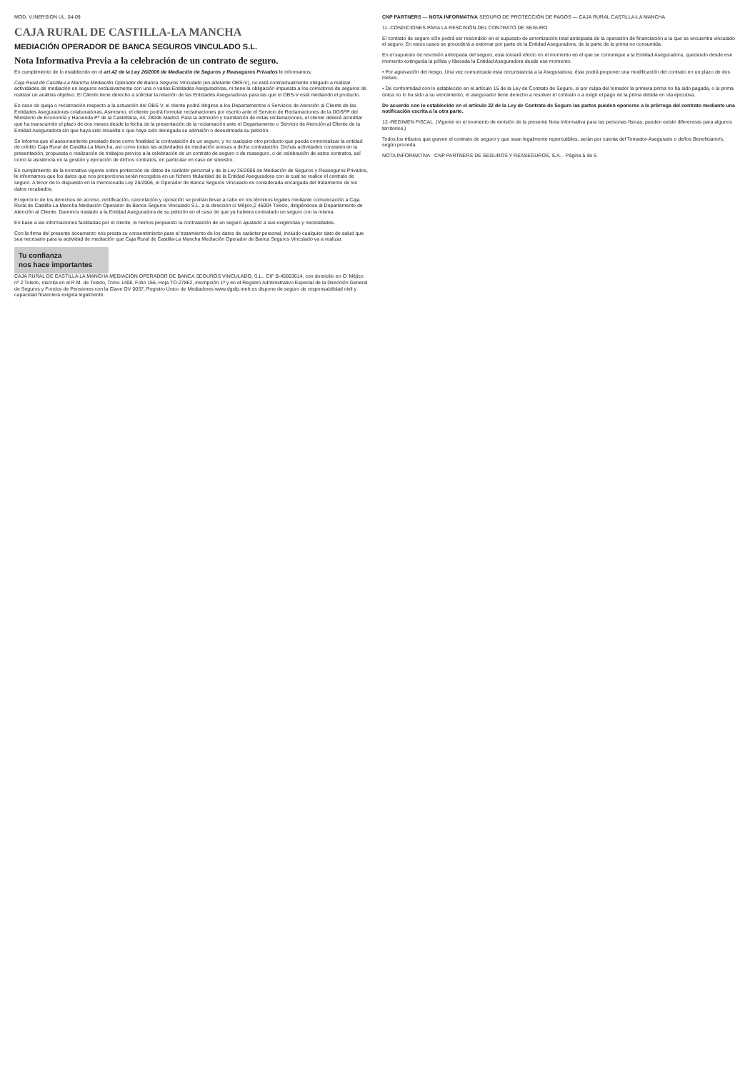MOD. V.INERSION UL. 04-09
CAJA RURAL DE CASTILLA-LA MANCHA
MEDIACIÓN OPERADOR DE BANCA SEGUROS VINCULADO S.L.
Nota Informativa Previa a la celebración de un contrato de seguro.
En cumplimiento de lo establecido en el art.42 de la Ley 26/2006 de Mediación de Seguros y Reaseguros Privados le informamos:
Caja Rural de Castilla-La Mancha Mediación Operador de Banca Seguros Vinculado (en adelante OBS-V), no está contractualmente obligado a realizar actividades de mediación en seguros exclusivamente con una o varias Entidades Aseguradoras, ni tiene la obligación impuesta a los corredores de seguros de realizar un análisis objetivo. El Cliente tiene derecho a solicitar la relación de las Entidades Aseguradoras para las que el OBS-V está mediando el producto.
En caso de queja o reclamación respecto a la actuación del OBS-V, el cliente podrá dirigirse a los Departamentos o Servicios de Atención al Cliente de las Entidades Aseguradoras colaboradoras. Asimismo, el cliente podrá formular reclamaciones por escrito ante el Servicio de Reclamaciones de la DGSFP del Ministerio de Economía y Hacienda Pº de la Castellana, 44, 28046 Madrid. Para la admisión y tramitación de estas reclamaciones, el cliente deberá acreditar que ha transcurrido el plazo de dos meses desde la fecha de la presentación de la reclamación ante el Departamento o Servicio de Atención al Cliente de la Entidad Aseguradora sin que haya sido resuelta o que haya sido denegada su admisión o desestimada su petición.
Se informa que el asesoramiento prestado tiene como finalidad la contratación de un seguro, y no cualquier otro producto que pueda comercializar la entidad de crédito Caja Rural de Castilla-La Mancha, así como todas las actividades de mediación anexas a dicha contratación. Dichas actividades consisten en la presentación, propuesta o realización de trabajos previos a la celebración de un contrato de seguro o de reaseguro, o de celebración de estos contratos, así como la asistencia en la gestión y ejecución de dichos contratos, en particular en caso de siniestro.
En cumplimiento de la normativa vigente sobre protección de datos de carácter personal y de la Ley 26/2006 de Mediación de Seguros y Reaseguros Privados, le informamos que los datos que nos proporciona serán recogidos en un fichero titularidad de la Entidad Aseguradora con la cual se realice el contrato de seguro. A tenor de lo dispuesto en la mencionada Ley 26/2006, el Operador de Banca Seguros Vinculado es considerada encargada del tratamiento de los datos recabados.
El ejercicio de los derechos de acceso, rectificación, cancelación y oposición se podrán llevar a cabo en los términos legales mediante comunicación a Caja Rural de Castilla-La Mancha Mediación Operador de Banca Seguros Vinculado S.L. a la dirección c/ Méjico,2 45004 Toledo, dirigiéndose al Departamento de Atención al Cliente. Daremos traslado a la Entidad Aseguradora de su petición en el caso de que ya hubiera contratado un seguro con la misma.
En base a las informaciones facilitadas por el cliente, le hemos propuesto la contratación de un seguro ajustado a sus exigencias y necesidades.
Con la firma del presente documento nos presta su consentimiento para el tratamiento de los datos de carácter personal, incluido cualquier dato de salud que sea necesario para la actividad de mediación que Caja Rural de Castilla-La Mancha Mediación Operador de Banca Seguros Vinculado va a realizar.
Tu confianza
nos hace importantes
CAJA RURAL DE CASTILLA LA MANCHA MEDIACIÓN OPERADOR DE BANCA SEGUROS VINCULADO, S.L., CIF B-45663614, con domicilio en C/ Méjico nº 2 Toledo, inscrita en el R.M. de Toledo, Tomo 1408, Folio 156, Hoja TO-27862, inscripción 1ª y en el Registro Administrativo Especial de la Dirección General de Seguros y Fondos de Pensiones con la Clave OV 0037, Registro Único de Mediadores www.dgsfp.meh.es dispone de seguro de responsabilidad civil y capacidad financiera exigida legalmente.
CNP PARTNERS — NOTA INFORMATIVA SEGURO DE PROTECCIÓN DE PAGOS — CAJA RURAL CASTILLA-LA MANCHA
11.-CONDICIONES PARA LA RESCISIÓN DEL CONTRATO DE SEGURO
El contrato de seguro sólo podrá ser rescindido en el supuesto de amortización total anticipada de la operación de financiación a la que se encuentra vinculado el seguro. En estos casos se procederá a extornar por parte de la Entidad Aseguradora, de la parte de la prima no consumida.
En el supuesto de rescisión anticipada del seguro, esta tomará efecto en el momento en el que se comunique a la Entidad Aseguradora, quedando desde ese momento extinguida la póliza y liberada la Entidad Aseguradora desde ese momento.
• Por agravación del riesgo. Una vez comunicada esta circunstancia a la Aseguradora, ésta podrá proponer una modificación del contrato en un plazo de dos meses.
• De conformidad con lo establecido en el artículo 15 de la Ley de Contrato de Seguro, si por culpa del tomador la primera prima no ha sido pagada, o la prima única no lo ha sido a su vencimiento, el asegurador tiene derecho a resolver el contrato o a exigir el pago de la prima debida en vía ejecutiva.
De acuerdo con lo establecido en el artículo 22 de la Ley de Contrato de Seguro las partes pueden oponerse a la prórroga del contrato mediante una notificación escrita a la otra parte.
12.-REGIMEN FISCAL. (Vigente en el momento de emisión de la presente Nota Informativa para las personas físicas, pueden existir diferencias para algunos territorios.)
Todos los tributos que graven el contrato de seguro y que sean legalmente repercutibles, serán por cuenta del Tomador-Asegurado o de/los Beneficiario/s, según proceda.
NOTA INFORMATIVA · CNP PARTNERS DE SEGUROS Y REASEGUROS, S.A. · Página 5 de 5